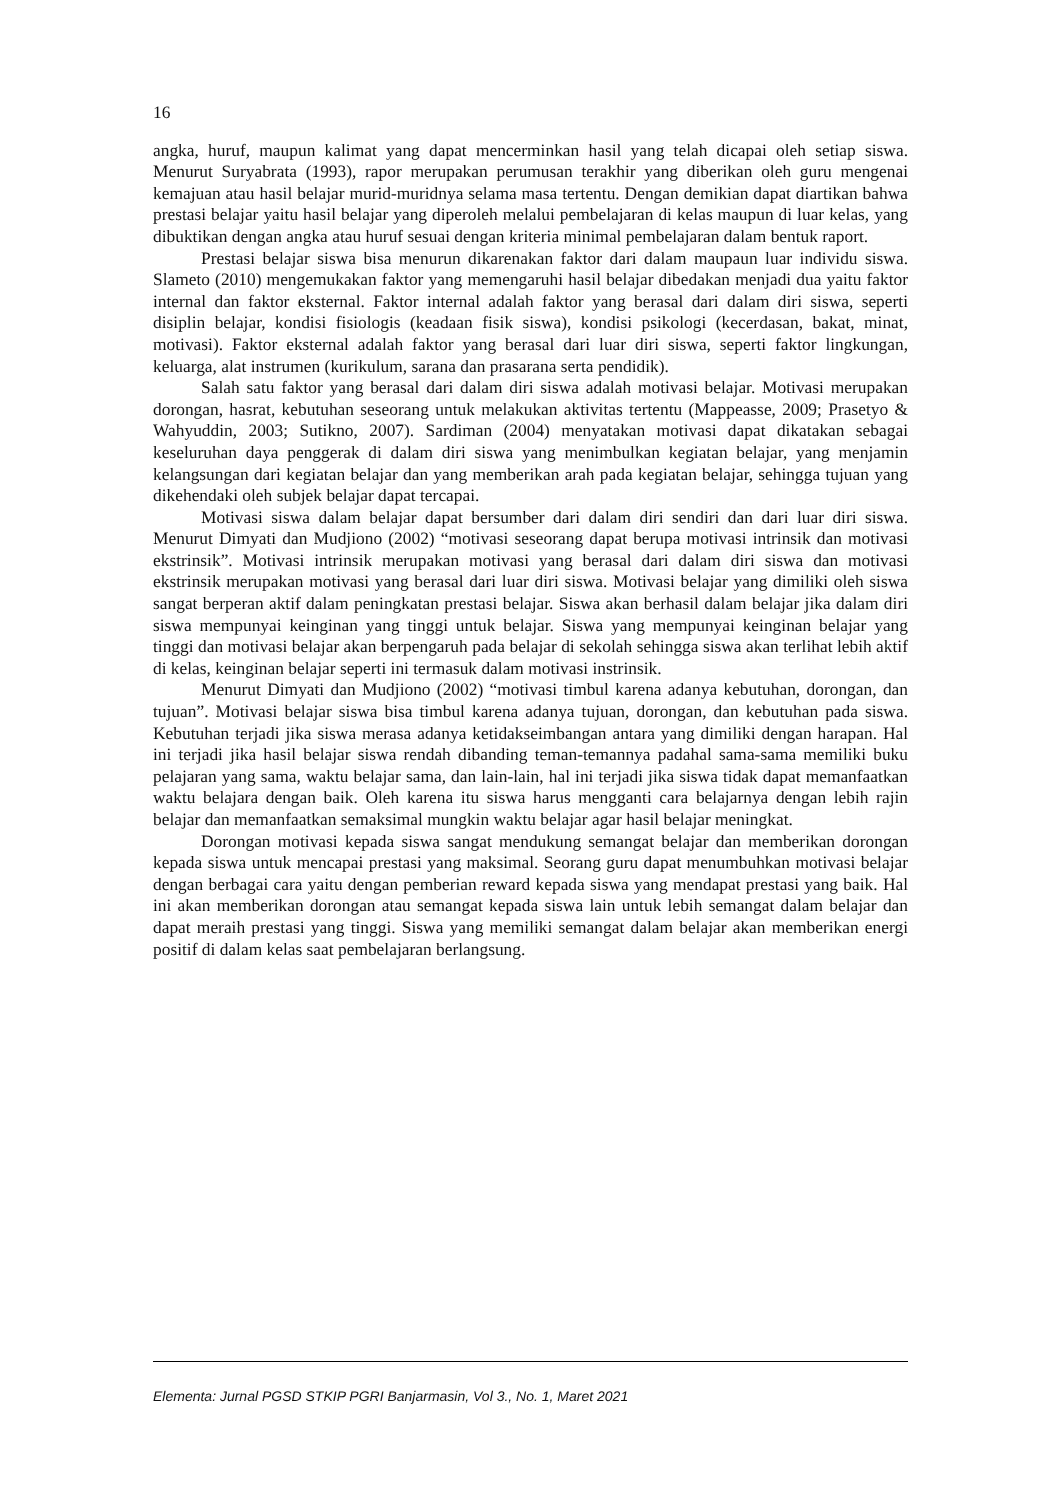16
angka, huruf, maupun kalimat yang dapat mencerminkan hasil yang telah dicapai oleh setiap siswa. Menurut Suryabrata (1993), rapor merupakan perumusan terakhir yang diberikan oleh guru mengenai kemajuan atau hasil belajar murid-muridnya selama masa tertentu. Dengan demikian dapat diartikan bahwa prestasi belajar yaitu hasil belajar yang diperoleh melalui pembelajaran di kelas maupun di luar kelas, yang dibuktikan dengan angka atau huruf sesuai dengan kriteria minimal pembelajaran dalam bentuk raport.
Prestasi belajar siswa bisa menurun dikarenakan faktor dari dalam maupaun luar individu siswa. Slameto (2010) mengemukakan faktor yang memengaruhi hasil belajar dibedakan menjadi dua yaitu faktor internal dan faktor eksternal. Faktor internal adalah faktor yang berasal dari dalam diri siswa, seperti disiplin belajar, kondisi fisiologis (keadaan fisik siswa), kondisi psikologi (kecerdasan, bakat, minat, motivasi). Faktor eksternal adalah faktor yang berasal dari luar diri siswa, seperti faktor lingkungan, keluarga, alat instrumen (kurikulum, sarana dan prasarana serta pendidik).
Salah satu faktor yang berasal dari dalam diri siswa adalah motivasi belajar. Motivasi merupakan dorongan, hasrat, kebutuhan seseorang untuk melakukan aktivitas tertentu (Mappeasse, 2009; Prasetyo & Wahyuddin, 2003; Sutikno, 2007). Sardiman (2004) menyatakan motivasi dapat dikatakan sebagai keseluruhan daya penggerak di dalam diri siswa yang menimbulkan kegiatan belajar, yang menjamin kelangsungan dari kegiatan belajar dan yang memberikan arah pada kegiatan belajar, sehingga tujuan yang dikehendaki oleh subjek belajar dapat tercapai.
Motivasi siswa dalam belajar dapat bersumber dari dalam diri sendiri dan dari luar diri siswa. Menurut Dimyati dan Mudjiono (2002) “motivasi seseorang dapat berupa motivasi intrinsik dan motivasi ekstrinsik”. Motivasi intrinsik merupakan motivasi yang berasal dari dalam diri siswa dan motivasi ekstrinsik merupakan motivasi yang berasal dari luar diri siswa. Motivasi belajar yang dimiliki oleh siswa sangat berperan aktif dalam peningkatan prestasi belajar. Siswa akan berhasil dalam belajar jika dalam diri siswa mempunyai keinginan yang tinggi untuk belajar. Siswa yang mempunyai keinginan belajar yang tinggi dan motivasi belajar akan berpengaruh pada belajar di sekolah sehingga siswa akan terlihat lebih aktif di kelas, keinginan belajar seperti ini termasuk dalam motivasi instrinsik.
Menurut Dimyati dan Mudjiono (2002) “motivasi timbul karena adanya kebutuhan, dorongan, dan tujuan”. Motivasi belajar siswa bisa timbul karena adanya tujuan, dorongan, dan kebutuhan pada siswa. Kebutuhan terjadi jika siswa merasa adanya ketidakseimbangan antara yang dimiliki dengan harapan. Hal ini terjadi jika hasil belajar siswa rendah dibanding teman-temannya padahal sama-sama memiliki buku pelajaran yang sama, waktu belajar sama, dan lain-lain, hal ini terjadi jika siswa tidak dapat memanfaatkan waktu belajara dengan baik. Oleh karena itu siswa harus mengganti cara belajarnya dengan lebih rajin belajar dan memanfaatkan semaksimal mungkin waktu belajar agar hasil belajar meningkat.
Dorongan motivasi kepada siswa sangat mendukung semangat belajar dan memberikan dorongan kepada siswa untuk mencapai prestasi yang maksimal. Seorang guru dapat menumbuhkan motivasi belajar dengan berbagai cara yaitu dengan pemberian reward kepada siswa yang mendapat prestasi yang baik. Hal ini akan memberikan dorongan atau semangat kepada siswa lain untuk lebih semangat dalam belajar dan dapat meraih prestasi yang tinggi. Siswa yang memiliki semangat dalam belajar akan memberikan energi positif di dalam kelas saat pembelajaran berlangsung.
Elementa: Jurnal PGSD STKIP PGRI Banjarmasin, Vol 3., No. 1, Maret 2021